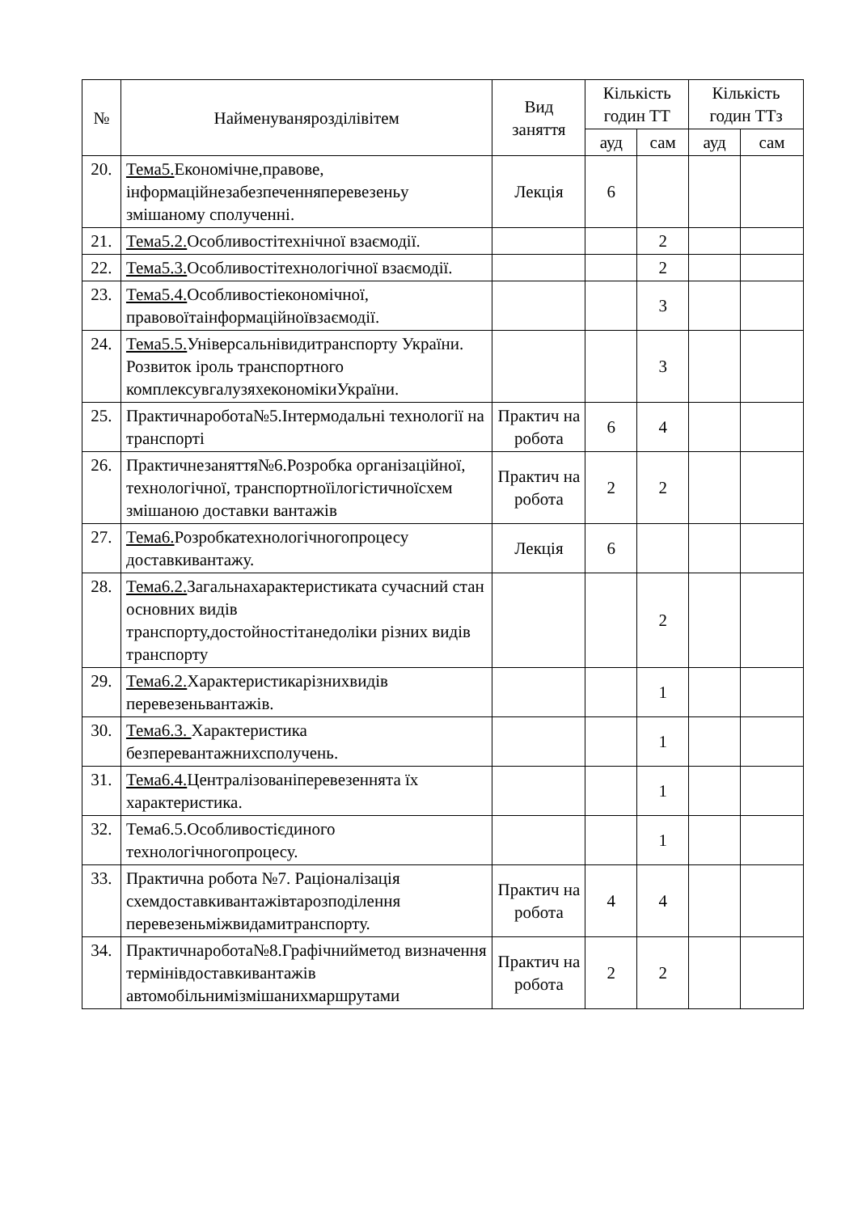| № | Найменуванярозділівітем | Вид заняття | Кількість годин ТТ | | Кількість годин ТТз | |
| --- | --- | --- | --- | --- | --- | --- |
| | | | ауд | сам | ауд | сам |
| 20. | Тема5. Економічне,правове, інформаційнезабезпеченняперевезеньу змішаному сполученні. | Лекція | 6 | | | |
| 21. | Тема5.2. Особливостітехнічної взаємодії. | | | 2 | | |
| 22. | Тема5.3. Особливостітехнологічної взаємодії. | | | 2 | | |
| 23. | Тема5.4. Особливостіекономічної, правовоїтаінформаційноївзаємодії. | | | 3 | | |
| 24. | Тема5.5. Універсальнівидитранспорту України. Розвиток іроль транспортного комплексувгалузяхекономікиУкраїни. | | | 3 | | |
| 25. | Практичнаробота№5.Інтермодальні технології на транспорті | Практич на робота | 6 | 4 | | |
| 26. | Практичнезаняття№6.Розробка організаційної, технологічної, транспортноїілогістичноїсхем змішаною доставки вантажів | Практич на робота | 2 | 2 | | |
| 27. | Тема6. Розробкатехнологічногопроцесу доставкивантажу. | Лекція | 6 | | | |
| 28. | Тема6.2. Загальнахарактеристиката сучасний стан основних видів транспорту,достойностітанедоліки різних видів транспорту | | | 2 | | |
| 29. | Тема6.2. Характеристикарізнихвидів перевезеньвантажів. | | | 1 | | |
| 30. | Тема6.3. Характеристика безперевантажнихсполучень. | | | 1 | | |
| 31. | Тема6.4. Централізованіперевезеннята їх характеристика. | | | 1 | | |
| 32. | Тема6.5.Особливостієдиного технологічногопроцесу. | | | 1 | | |
| 33. | Практична робота №7. Раціоналізація схемдоставкивантажівтарозподілення перевезеньміжвидамитранспорту. | Практич на робота | 4 | 4 | | |
| 34. | Практичнаробота№8.Графічнийметод визначення термінівдоставкивантажів автомобільнимізмішанихмаршрутами | Практич на робота | 2 | 2 | | |